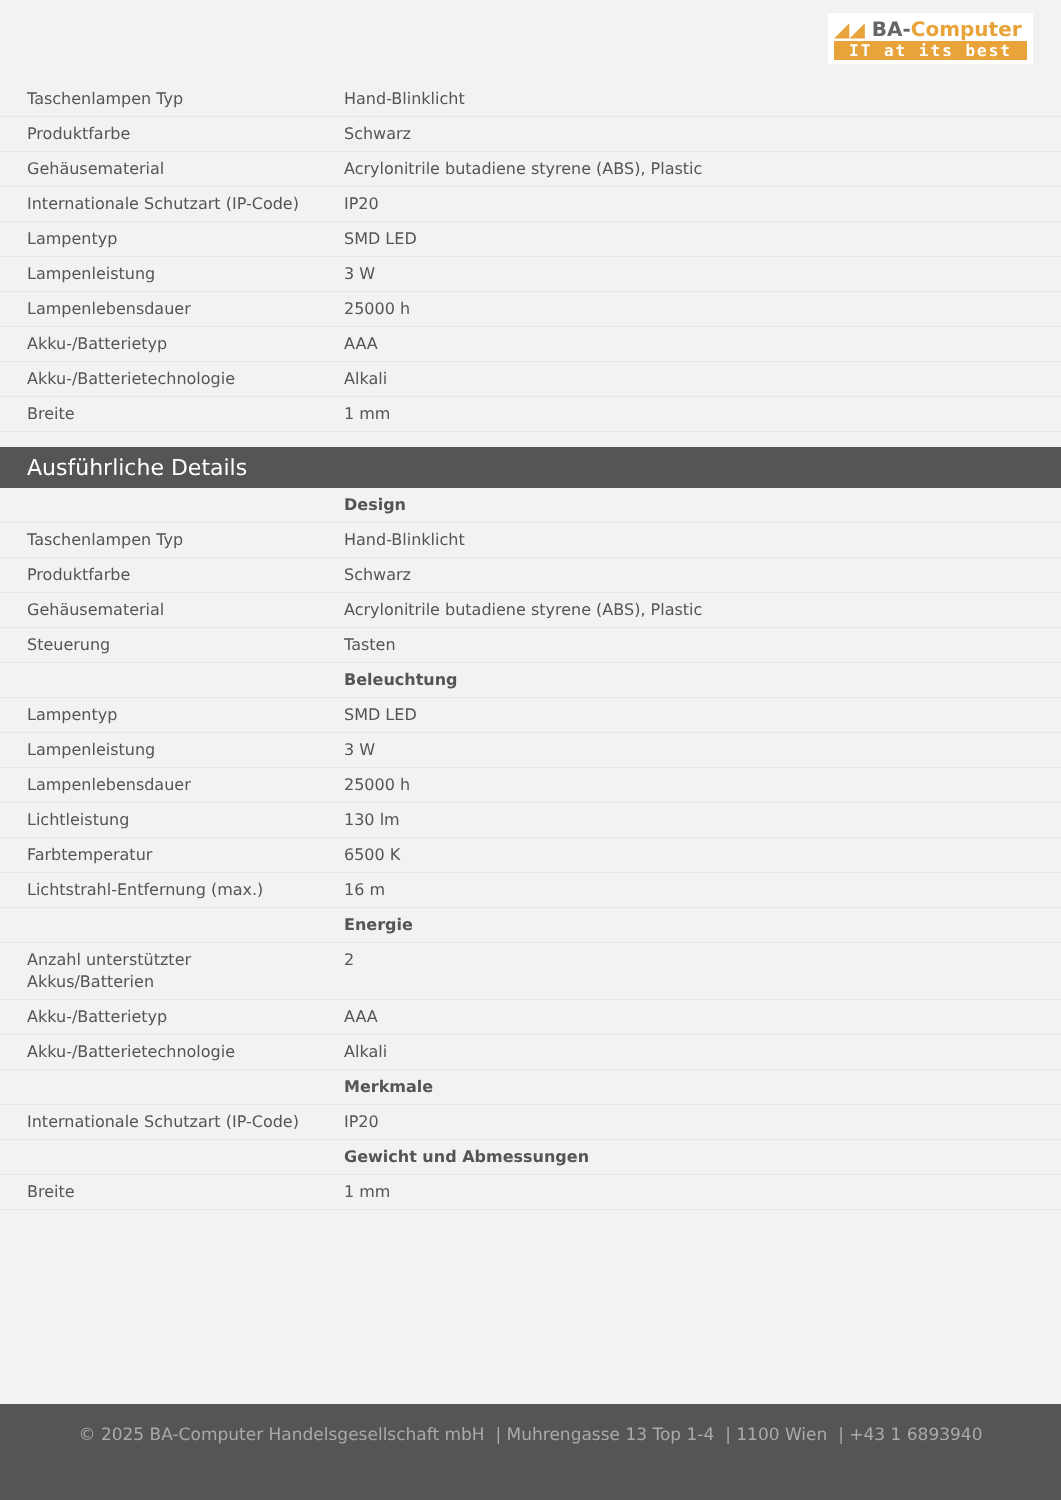◢◢ BA-Computer
IT at its best
| Taschenlampen Typ | Hand-Blinklicht |
| Produktfarbe | Schwarz |
| Gehäusematerial | Acrylonitrile butadiene styrene (ABS), Plastic |
| Internationale Schutzart (IP-Code) | IP20 |
| Lampentyp | SMD LED |
| Lampenleistung | 3 W |
| Lampenlebensdauer | 25000 h |
| Akku-/Batterietyp | AAA |
| Akku-/Batterietechnologie | Alkali |
| Breite | 1 mm |
Ausführliche Details
| | Design |
| Taschenlampen Typ | Hand-Blinklicht |
| Produktfarbe | Schwarz |
| Gehäusematerial | Acrylonitrile butadiene styrene (ABS), Plastic |
| Steuerung | Tasten |
| | Beleuchtung |
| Lampentyp | SMD LED |
| Lampenleistung | 3 W |
| Lampenlebensdauer | 25000 h |
| Lichtleistung | 130 lm |
| Farbtemperatur | 6500 K |
| Lichtstrahl-Entfernung (max.) | 16 m |
| | Energie |
| Anzahl unterstützter Akkus/Batterien | 2 |
| Akku-/Batterietyp | AAA |
| Akku-/Batterietechnologie | Alkali |
| | Merkmale |
| Internationale Schutzart (IP-Code) | IP20 |
| | Gewicht und Abmessungen |
| Breite | 1 mm |
© 2025 BA-Computer Handelsgesellschaft mbH | Muhrengasse 13 Top 1-4 | 1100 Wien | +43 1 6893940